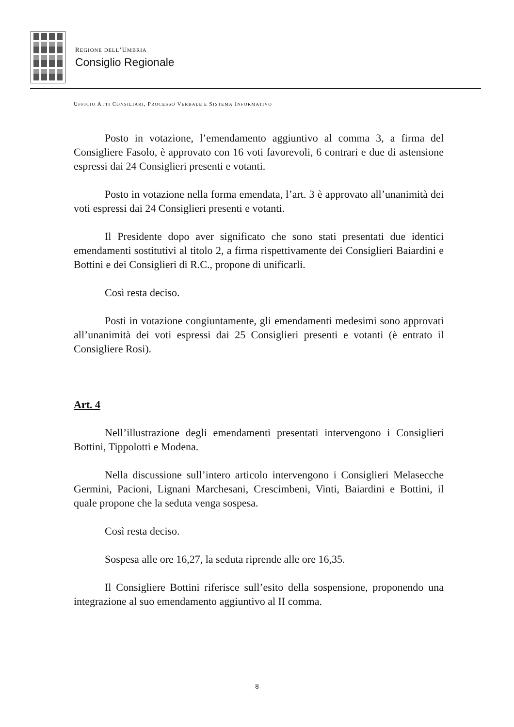REGIONE DELL’UMBRIA
Consiglio Regionale
UFFICIO ATTI CONSILIARI, PROCESSO VERBALE E SISTEMA INFORMATIVO
Posto in votazione, l’emendamento aggiuntivo al comma 3, a firma del Consigliere Fasolo, è approvato con 16 voti favorevoli, 6 contrari e due di astensione espressi dai 24 Consiglieri presenti e votanti.
Posto in votazione nella forma emendata, l’art. 3 è approvato all’unanimità dei voti espressi dai 24 Consiglieri presenti e votanti.
Il Presidente dopo aver significato che sono stati presentati due identici emendamenti sostitutivi al titolo 2, a firma rispettivamente dei Consiglieri Baiardini e Bottini e dei Consiglieri di R.C., propone di unificarli.
Così resta deciso.
Posti in votazione congiuntamente, gli emendamenti medesimi sono approvati all’unanimità dei voti espressi dai 25 Consiglieri presenti e votanti (è entrato il Consigliere Rosi).
Art. 4
Nell’illustrazione degli emendamenti presentati intervengono i Consiglieri Bottini, Tippolotti e Modena.
Nella discussione sull’intero articolo intervengono i Consiglieri Melasecche Germini, Pacioni, Lignani Marchesani, Crescimbeni, Vinti, Baiardini e Bottini, il quale propone che la seduta venga sospesa.
Così resta deciso.
Sospesa alle ore 16,27, la seduta riprende alle ore 16,35.
Il Consigliere Bottini riferisce sull’esito della sospensione, proponendo una integrazione al suo emendamento aggiuntivo al II comma.
8